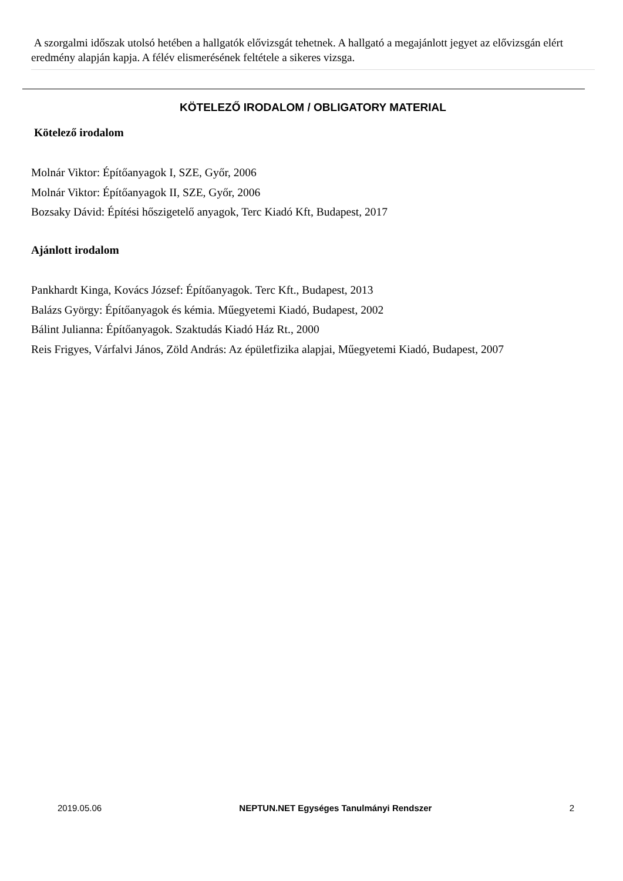A szorgalmi időszak utolsó hetében a hallgatók elővizsgát tehetnek. A hallgató a megajánlott jegyet az elővizsgán elért eredmény alapján kapja. A félév elismerésének feltétele a sikeres vizsga.
KÖTELEZŐ IRODALOM / OBLIGATORY MATERIAL
Kötelező irodalom
Molnár Viktor: Építőanyagok I, SZE, Győr, 2006
Molnár Viktor: Építőanyagok II, SZE, Győr, 2006
Bozsaky Dávid: Építési hőszigetelő anyagok, Terc Kiadó Kft, Budapest, 2017
Ajánlott irodalom
Pankhardt Kinga, Kovács József: Építőanyagok. Terc Kft., Budapest, 2013
Balázs György: Építőanyagok és kémia. Műegyetemi Kiadó, Budapest, 2002
Bálint Julianna: Építőanyagok. Szaktudás Kiadó Ház Rt., 2000
Reis Frigyes, Várfalvi János, Zöld András: Az épületfizika alapjai, Műegyetemi Kiadó, Budapest, 2007
2019.05.06 NEPTUN.NET Egységes Tanulmányi Rendszer 2